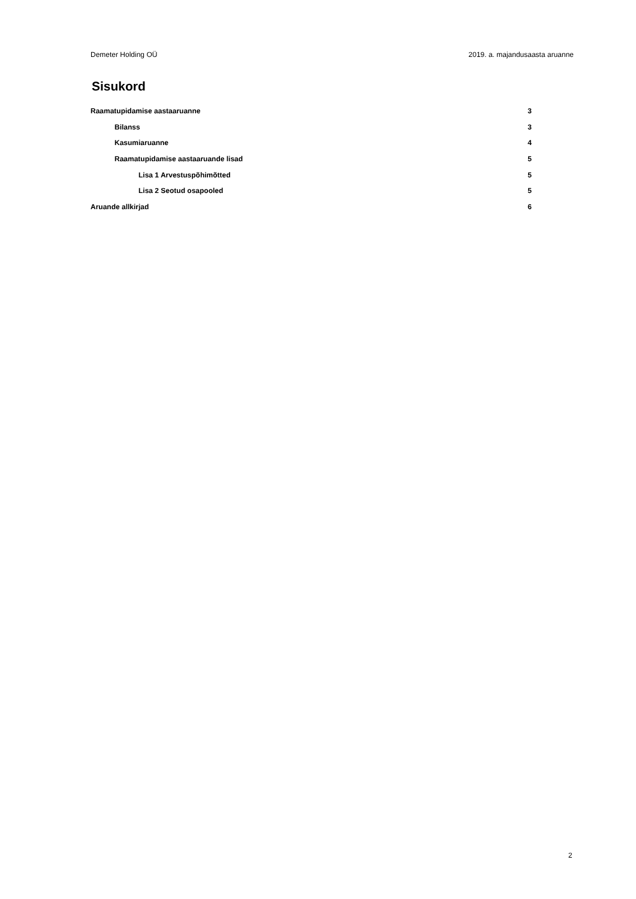Demeter Holding OÜ 2019. a. majandusaasta aruanne
Sisukord
Raamatupidamise aastaaruanne 3
Bilanss 3
Kasumiaruanne 4
Raamatupidamise aastaaruande lisad 5
Lisa 1 Arvestuspõhimõtted 5
Lisa 2 Seotud osapooled 5
Aruande allkirjad 6
2